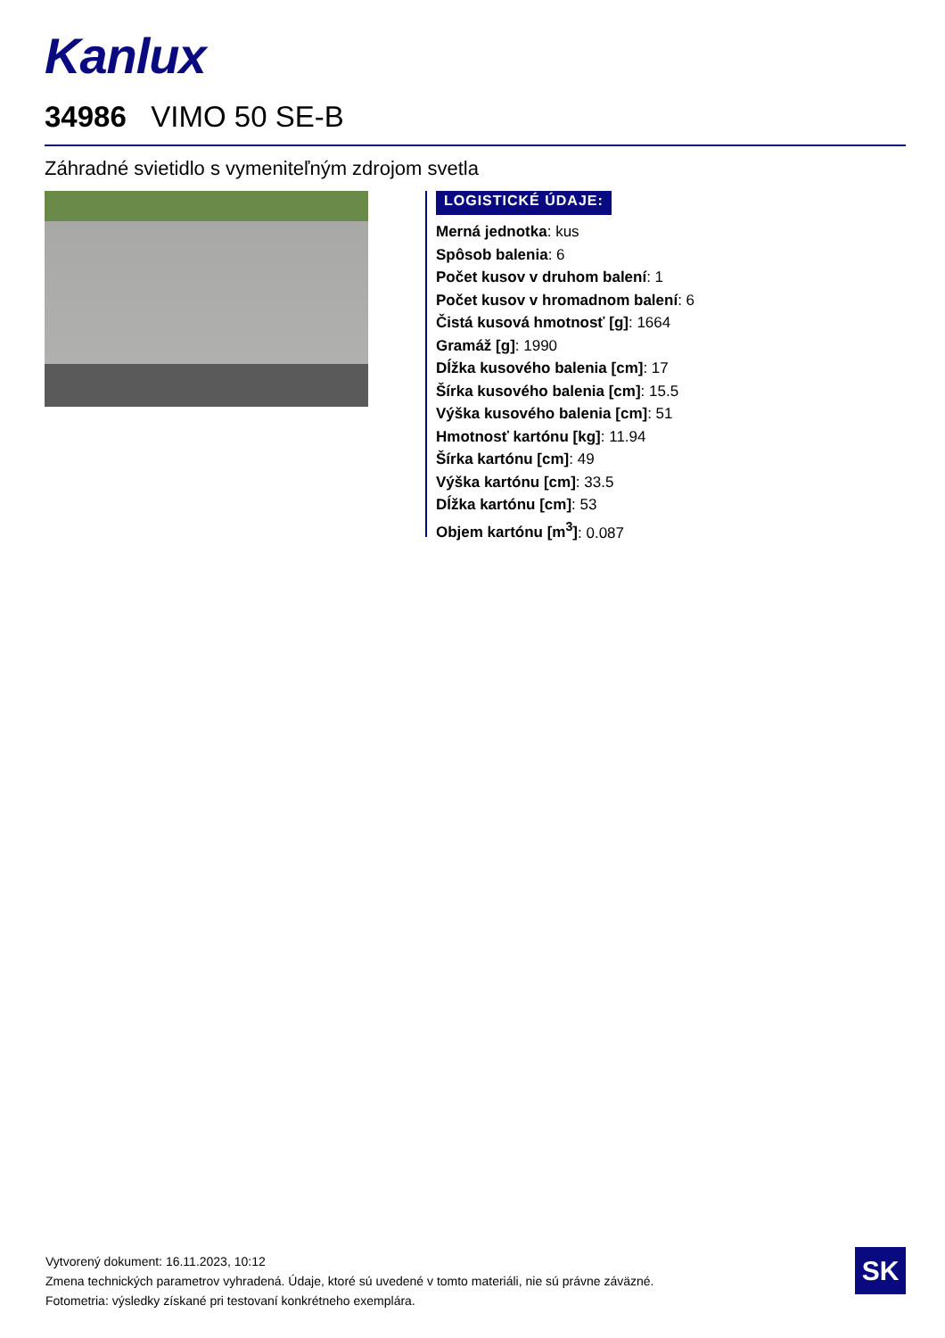Kanlux
34986 VIMO 50 SE-B
Záhradné svietidlo s vymeniteľným zdrojom svetla
LOGISTICKÉ ÚDAJE:
Merná jednotka: kus
Spôsob balenia: 6
Počet kusov v druhom balení: 1
Počet kusov v hromadnom balení: 6
Čistá kusová hmotnosť [g]: 1664
Gramáž [g]: 1990
Dĺžka kusového balenia [cm]: 17
Šírka kusového balenia [cm]: 15.5
Výška kusového balenia [cm]: 51
Hmotnosť kartónu [kg]: 11.94
Šírka kartónu [cm]: 49
Výška kartónu [cm]: 33.5
Dĺžka kartónu [cm]: 53
Objem kartónu [m<sup>3</sup>]: 0.087
Vytvorený dokument: 16.11.2023, 10:12
Zmena technických parametrov vyhradená. Údaje, ktoré sú uvedené v tomto materiáli, nie sú právne záväzné.
Fotometria: výsledky získané pri testovaní konkrétneho exemplára.
SK